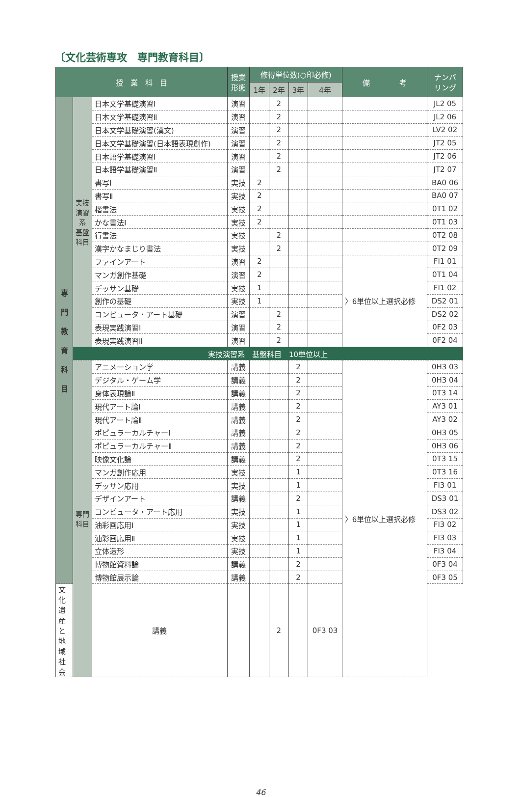〔文化芸術専攻　専門教育科目〕
| 授 業 科 目 | | | 授業 形態 | 修得単位数(○印必修) | | | | 備 考 | ナンバ リング |
| --- | --- | --- | --- | --- | --- | --- | --- | --- | --- |
| | | | | 1年 | 2年 | 3年 | 4年 | | |
| 専 門 教 育 科 目 | 実技演習系 基盤科目 | 日本文学基礎演習Ⅰ | 演習 | | 2 | | | | JL2 05 |
| | | 日本文学基礎演習Ⅱ | 演習 | | 2 | | | | JL2 06 |
| | | 日本文学基礎演習(漢文) | 演習 | | 2 | | | | LV2 02 |
| | | 日本文学基礎演習(日本語表現創作) | 演習 | | 2 | | | | JT2 05 |
| | | 日本語学基礎演習Ⅰ | 演習 | | 2 | | | | JT2 06 |
| | | 日本語学基礎演習Ⅱ | 演習 | | 2 | | | | JT2 07 |
| | | 書写Ⅰ | 実技 | 2 | | | | | BA0 06 |
| | | 書写Ⅱ | 実技 | 2 | | | | | BA0 07 |
| | | 楷書法 | 実技 | 2 | | | | | 0T1 02 |
| | | かな書法Ⅰ | 実技 | 2 | | | | | 0T1 03 |
| | | 行書法 | 実技 | | 2 | | | | 0T2 08 |
| | | 漢字かなまじり書法 | 実技 | | 2 | | | | 0T2 09 |
| | | ファインアート | 演習 | 2 | | | | 〉6単位以上選択必修 | FI1 01 |
| | | マンガ創作基礎 | 演習 | 2 | | | | | 0T1 04 |
| | | デッサン基礎 | 実技 | 1 | | | | | FI1 02 |
| | | 創作の基礎 | 実技 | 1 | | | | | DS2 01 |
| | | コンピュータ・アート基礎 | 演習 | | 2 | | | | DS2 02 |
| | | 表現実践演習Ⅰ | 演習 | | 2 | | | | 0F2 03 |
| | | 表現実践演習Ⅱ | 演習 | | 2 | | | | 0F2 04 |
| | 実技演習系 基盤科目 10単位以上 | | | | | | | | |
| | 専門科目 | アニメーション学 | 講義 | | | 2 | | 〉6単位以上選択必修 | 0H3 03 |
| | | デジタル・ゲーム学 | 講義 | | | 2 | | | 0H3 04 |
| | | 身体表現論Ⅱ | 講義 | | | 2 | | | 0T3 14 |
| | | 現代アート論Ⅰ | 講義 | | | 2 | | | AY3 01 |
| | | 現代アート論Ⅱ | 講義 | | | 2 | | | AY3 02 |
| | | ポピュラーカルチャーⅠ | 講義 | | | 2 | | | 0H3 05 |
| | | ポピュラーカルチャーⅡ | 講義 | | | 2 | | | 0H3 06 |
| | | 映像文化論 | 講義 | | | 2 | | | 0T3 15 |
| | | マンガ創作応用 | 実技 | | | 1 | | | 0T3 16 |
| | | デッサン応用 | 実技 | | | 1 | | | FI3 01 |
| | | デザインアート | 講義 | | | 2 | | | DS3 01 |
| | | コンピュータ・アート応用 | 実技 | | | 1 | | | DS3 02 |
| | | 油彩画応用Ⅰ | 実技 | | | 1 | | | FI3 02 |
| | | 油彩画応用Ⅱ | 実技 | | | 1 | | | FI3 03 |
| | | 立体造形 | 実技 | | | 1 | | | FI3 04 |
| | | 博物館資料論 | 講義 | | | 2 | | | 0F3 04 |
| | | 博物館展示論 | 講義 | | | 2 | | | 0F3 05 |
| 文化遺産と地域社会 | | 講義 | | | 2 | | 0F3 03 | | |
46